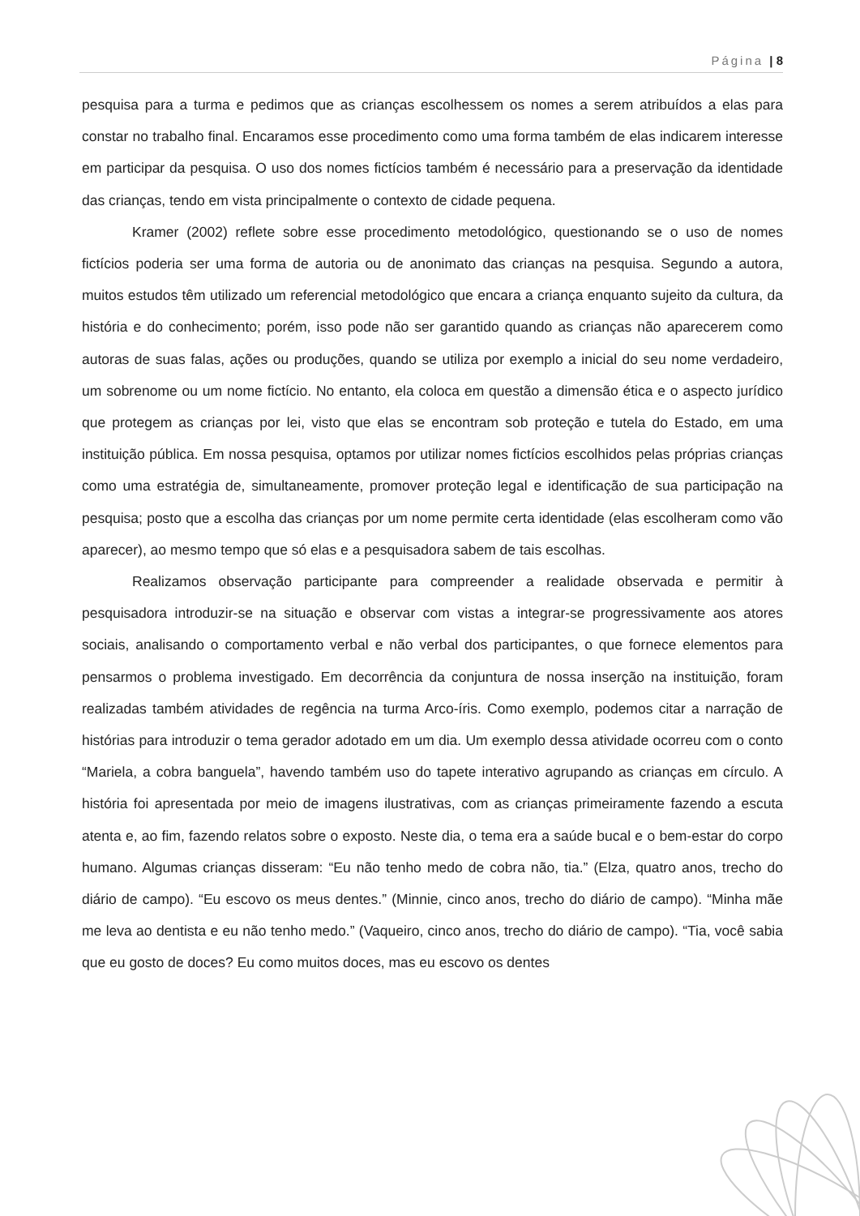Página | 8
pesquisa para a turma e pedimos que as crianças escolhessem os nomes a serem atribuídos a elas para constar no trabalho final. Encaramos esse procedimento como uma forma também de elas indicarem interesse em participar da pesquisa. O uso dos nomes fictícios também é necessário para a preservação da identidade das crianças, tendo em vista principalmente o contexto de cidade pequena.
Kramer (2002) reflete sobre esse procedimento metodológico, questionando se o uso de nomes fictícios poderia ser uma forma de autoria ou de anonimato das crianças na pesquisa. Segundo a autora, muitos estudos têm utilizado um referencial metodológico que encara a criança enquanto sujeito da cultura, da história e do conhecimento; porém, isso pode não ser garantido quando as crianças não aparecerem como autoras de suas falas, ações ou produções, quando se utiliza por exemplo a inicial do seu nome verdadeiro, um sobrenome ou um nome fictício. No entanto, ela coloca em questão a dimensão ética e o aspecto jurídico que protegem as crianças por lei, visto que elas se encontram sob proteção e tutela do Estado, em uma instituição pública. Em nossa pesquisa, optamos por utilizar nomes fictícios escolhidos pelas próprias crianças como uma estratégia de, simultaneamente, promover proteção legal e identificação de sua participação na pesquisa; posto que a escolha das crianças por um nome permite certa identidade (elas escolheram como vão aparecer), ao mesmo tempo que só elas e a pesquisadora sabem de tais escolhas.
Realizamos observação participante para compreender a realidade observada e permitir à pesquisadora introduzir-se na situação e observar com vistas a integrar-se progressivamente aos atores sociais, analisando o comportamento verbal e não verbal dos participantes, o que fornece elementos para pensarmos o problema investigado. Em decorrência da conjuntura de nossa inserção na instituição, foram realizadas também atividades de regência na turma Arco-íris. Como exemplo, podemos citar a narração de histórias para introduzir o tema gerador adotado em um dia. Um exemplo dessa atividade ocorreu com o conto “Mariela, a cobra banguela”, havendo também uso do tapete interativo agrupando as crianças em círculo. A história foi apresentada por meio de imagens ilustrativas, com as crianças primeiramente fazendo a escuta atenta e, ao fim, fazendo relatos sobre o exposto. Neste dia, o tema era a saúde bucal e o bem-estar do corpo humano. Algumas crianças disseram: “Eu não tenho medo de cobra não, tia.” (Elza, quatro anos, trecho do diário de campo). “Eu escovo os meus dentes.” (Minnie, cinco anos, trecho do diário de campo). “Minha mãe me leva ao dentista e eu não tenho medo.” (Vaqueiro, cinco anos, trecho do diário de campo). “Tia, você sabia que eu gosto de doces? Eu como muitos doces, mas eu escovo os dentes